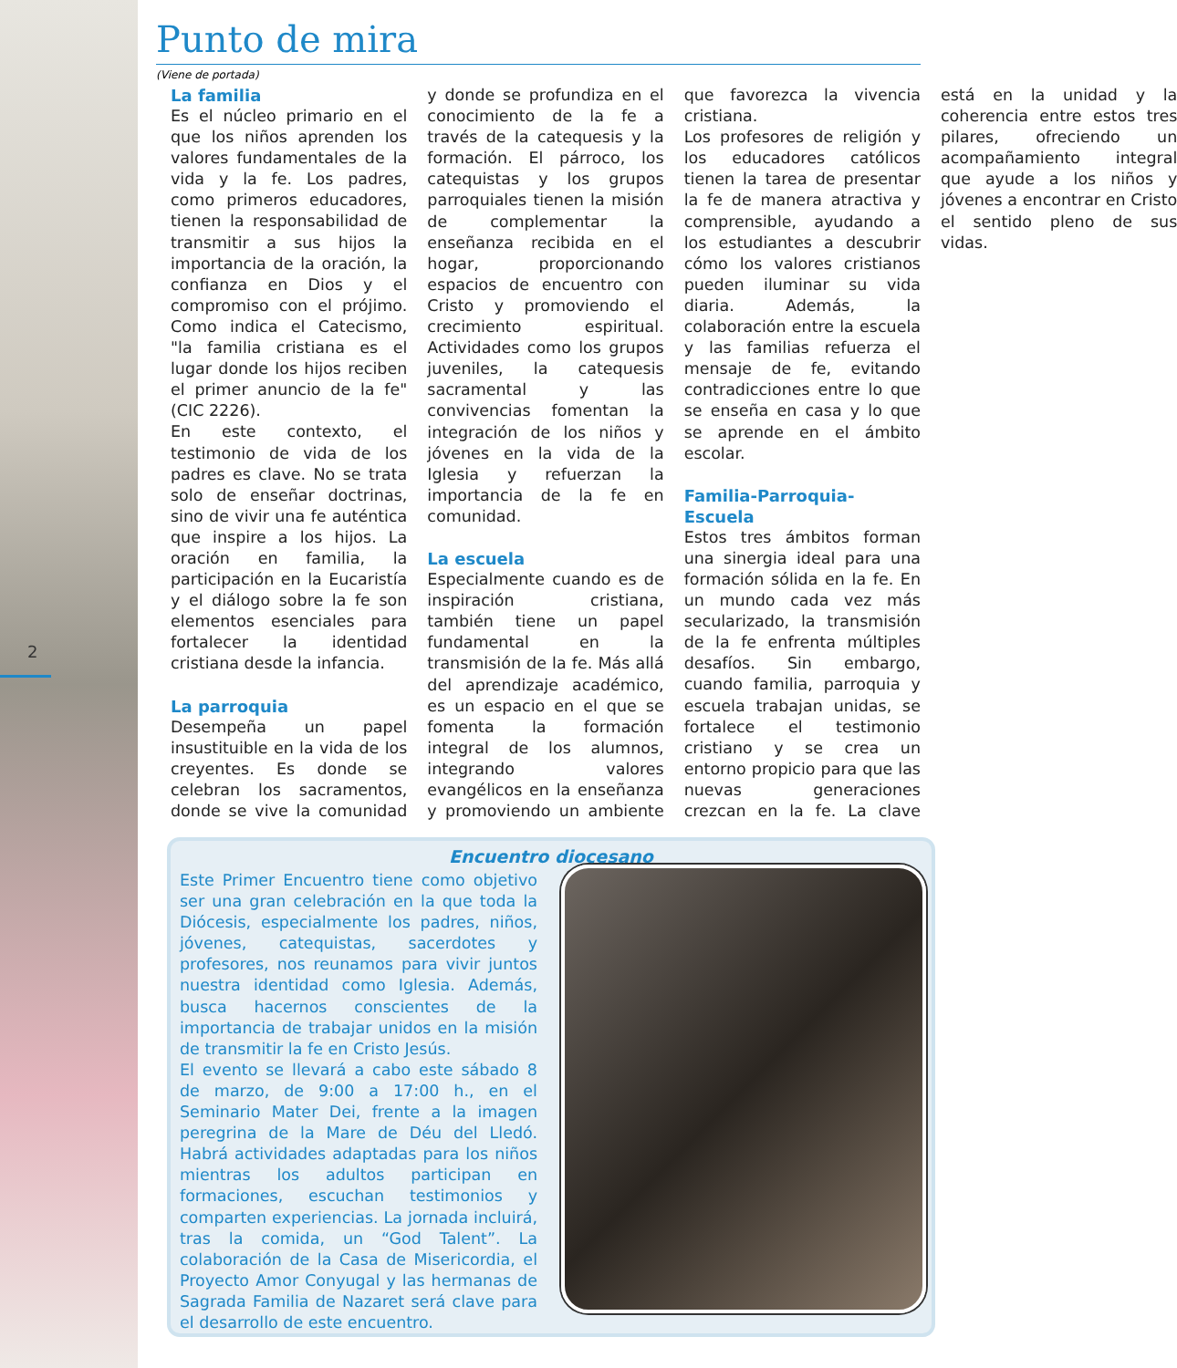2
Punto de mira
(Viene de portada)
La familia
Es el núcleo primario en el que los niños aprenden los valores fundamentales de la vida y la fe. Los padres, como primeros educadores, tienen la responsabilidad de transmitir a sus hijos la importancia de la oración, la confianza en Dios y el compromiso con el prójimo. Como indica el Catecismo, "la familia cristiana es el lugar donde los hijos reciben el primer anuncio de la fe" (CIC 2226).
En este contexto, el testimonio de vida de los padres es clave. No se trata solo de enseñar doctrinas, sino de vivir una fe auténtica que inspire a los hijos. La oración en familia, la participación en la Eucaristía y el diálogo sobre la fe son elementos esenciales para fortalecer la identidad cristiana desde la infancia.
La parroquia
Desempeña un papel insustituible en la vida de los creyentes. Es donde se celebran los sacramentos, donde se vive la comunidad y donde se profundiza en el conocimiento de la fe a través de la catequesis y la formación. El párroco, los catequistas y los grupos parroquiales tienen la misión de complementar la enseñanza recibida en el hogar, proporcionando espacios de encuentro con Cristo y promoviendo el crecimiento espiritual. Actividades como los grupos juveniles, la catequesis sacramental y las convivencias fomentan la integración de los niños y jóvenes en la vida de la Iglesia y refuerzan la importancia de la fe en comunidad.
La escuela
Especialmente cuando es de inspiración cristiana, también tiene un papel fundamental en la transmisión de la fe. Más allá del aprendizaje académico, es un espacio en el que se fomenta la formación integral de los alumnos, integrando valores evangélicos en la enseñanza y promoviendo un ambiente que favorezca la vivencia cristiana.
Los profesores de religión y los educadores católicos tienen la tarea de presentar la fe de manera atractiva y comprensible, ayudando a los estudiantes a descubrir cómo los valores cristianos pueden iluminar su vida diaria. Además, la colaboración entre la escuela y las familias refuerza el mensaje de fe, evitando contradicciones entre lo que se enseña en casa y lo que se aprende en el ámbito escolar.
Familia-Parroquia-Escuela
Estos tres ámbitos forman una sinergia ideal para una formación sólida en la fe. En un mundo cada vez más secularizado, la transmisión de la fe enfrenta múltiples desafíos. Sin embargo, cuando familia, parroquia y escuela trabajan unidas, se fortalece el testimonio cristiano y se crea un entorno propicio para que las nuevas generaciones crezcan en la fe. La clave está en la unidad y la coherencia entre estos tres pilares, ofreciendo un acompañamiento integral que ayude a los niños y jóvenes a encontrar en Cristo el sentido pleno de sus vidas.
Encuentro diocesano
Este Primer Encuentro tiene como objetivo ser una gran celebración en la que toda la Diócesis, especialmente los padres, niños, jóvenes, catequistas, sacerdotes y profesores, nos reunamos para vivir juntos nuestra identidad como Iglesia. Además, busca hacernos conscientes de la importancia de trabajar unidos en la misión de transmitir la fe en Cristo Jesús.
El evento se llevará a cabo este sábado 8 de marzo, de 9:00 a 17:00 h., en el Seminario Mater Dei, frente a la imagen peregrina de la Mare de Déu del Lledó. Habrá actividades adaptadas para los niños mientras los adultos participan en formaciones, escuchan testimonios y comparten experiencias. La jornada incluirá, tras la comida, un “God Talent”. La colaboración de la Casa de Misericordia, el Proyecto Amor Conyugal y las hermanas de Sagrada Familia de Nazaret será clave para el desarrollo de este encuentro.